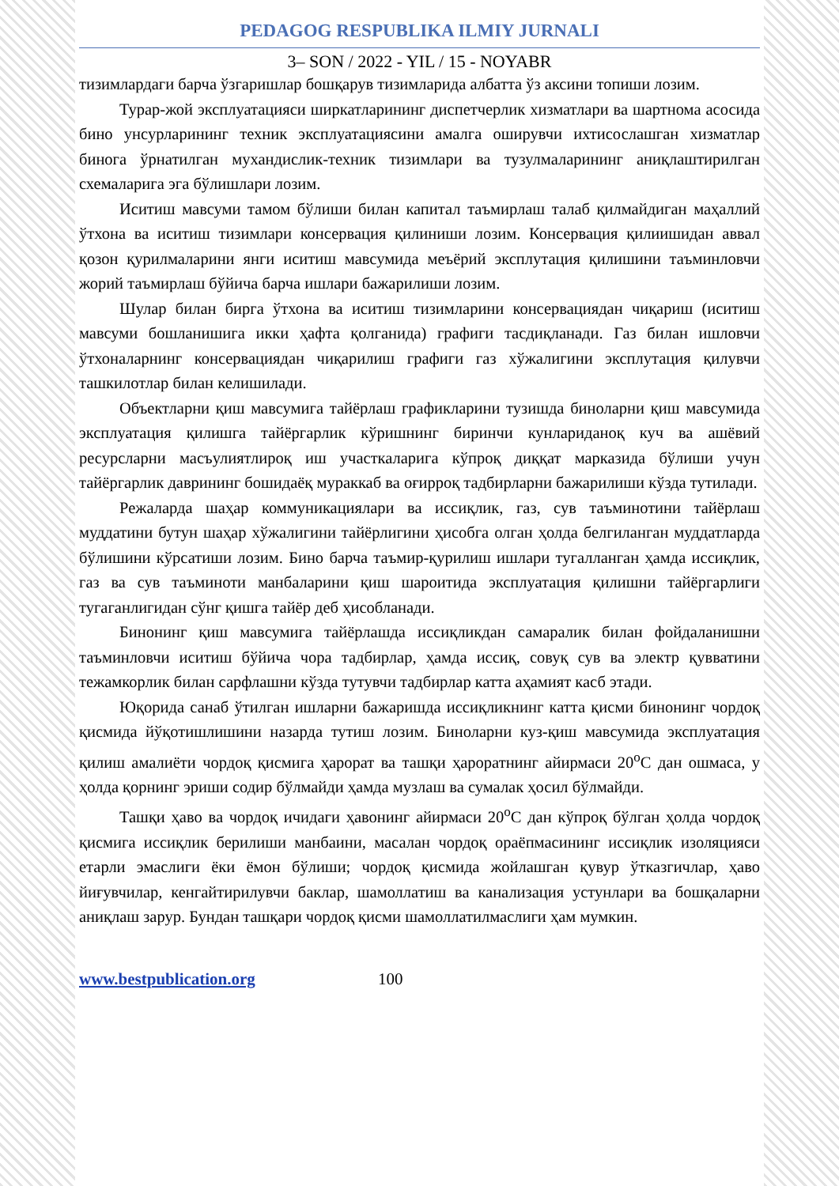PEDAGOG RESPUBLIKA ILMIY JURNALI
3– SON / 2022 - YIL / 15 - NOYABR
тизимлардаги барча ўзгаришлар бошқарув тизимларида албатта ўз аксини топиши лозим.
Турар-жой эксплуатацияси ширкатларининг диспетчерлик хизматлари ва шартнома асосида бино унсурларининг техник эксплуатациясини амалга оширувчи ихтисослашган хизматлар бинога ўрнатилган мухандислик-техник тизимлари ва тузулмаларининг аниқлаштирилган схемаларига эга бўлишлари лозим.
Иситиш мавсуми тамом бўлиши билан капитал таъмирлаш талаб қилмайдиган маҳаллий ўтхона ва иситиш тизимлари консервация қилиниши лозим. Консервация қилиишидан аввал қозон қурилмаларини янги иситиш мавсумида меъёрий эксплутация қилишини таъминловчи жорий таъмирлаш бўйича барча ишлари бажарилиши лозим.
Шулар билан бирга ўтхона ва иситиш тизимларини консервациядан чиқариш (иситиш мавсуми бошланишига икки ҳафта қолганида) графиги тасдиқланади. Газ билан ишловчи ўтхоналарнинг консервациядан чиқарилиш графиги газ хўжалигини эксплутация қилувчи ташкилотлар билан келишилади.
Объектларни қиш мавсумига тайёрлаш графикларини тузишда биноларни қиш мавсумида эксплуатация қилишга тайёргарлик кўришнинг биринчи кунлариданоқ куч ва ашёвий ресурсларни масъулиятлироқ иш участкаларига кўпроқ диққат марказида бўлиши учун тайёргарлик даврининг бошидаёқ мураккаб ва оғирроқ тадбирларни бажарилиши кўзда тутилади.
Режаларда шаҳар коммуникациялари ва иссиқлик, газ, сув таъминотини тайёрлаш муддатини бутун шаҳар хўжалигини тайёрлигини ҳисобга олган ҳолда белгиланган муддатларда бўлишини кўрсатиши лозим. Бино барча таъмир-қурилиш ишлари тугалланган ҳамда иссиқлик, газ ва сув таъминоти манбаларини қиш шароитида эксплуатация қилишни тайёргарлиги тугаганлигидан сўнг қишга тайёр деб ҳисобланади.
Бинонинг қиш мавсумига тайёрлашда иссиқликдан самаралик билан фойдаланишни таъминловчи иситиш бўйича чора тадбирлар, ҳамда иссиқ, совуқ сув ва электр қувватини тежамкорлик билан сарфлашни кўзда тутувчи тадбирлар катта аҳамият касб этади.
Юқорида санаб ўтилган ишларни бажаришда иссиқликнинг катта қисми бинонинг чордоқ қисмида йўқотишлишини назарда тутиш лозим. Биноларни куз-қиш мавсумида эксплуатация қилиш амалиёти чордоқ қисмига ҳарорат ва ташқи ҳароратнинг айирмаси 20<sup>о</sup>С дан ошмаса, у ҳолда қорнинг эриши содир бўлмайди ҳамда музлаш ва сумалак ҳосил бўлмайди.
Ташқи ҳаво ва чордоқ ичидаги ҳавонинг айирмаси 20<sup>о</sup>С дан кўпроқ бўлган ҳолда чордоқ қисмига иссиқлик берилиши манбаини, масалан чордоқ ораёпмасининг иссиқлик изоляцияси етарли эмаслиги ёки ёмон бўлиши; чордоқ қисмида жойлашган қувур ўтказгичлар, ҳаво йиғувчилар, кенгайтирилувчи баклар, шамоллатиш ва канализация устунлари ва бошқаларни аниқлаш зарур. Бундан ташқари чордоқ қисми шамоллатилмаслиги ҳам мумкин.
www.bestpublication.org 100